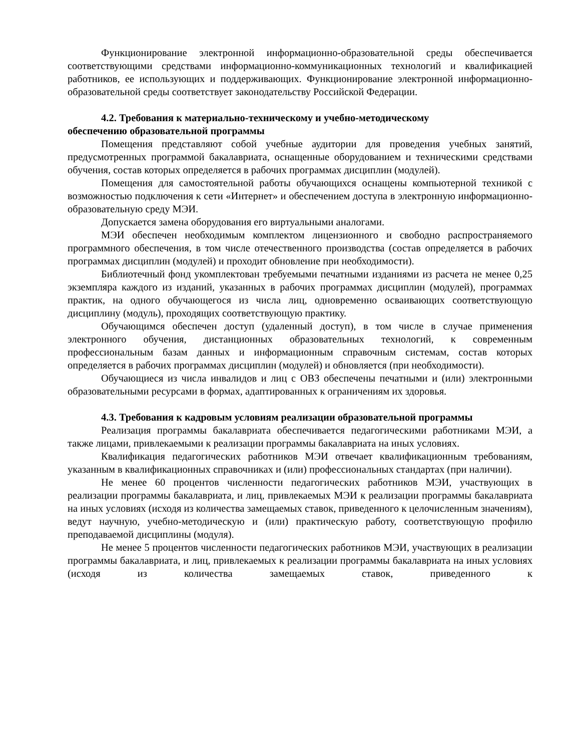Функционирование электронной информационно-образовательной среды обеспечивается соответствующими средствами информационно-коммуникационных технологий и квалификацией работников, ее использующих и поддерживающих. Функционирование электронной информационно-образовательной среды соответствует законодательству Российской Федерации.
4.2. Требования к материально-техническому и учебно-методическому
обеспечению образовательной программы
Помещения представляют собой учебные аудитории для проведения учебных занятий, предусмотренных программой бакалавриата, оснащенные оборудованием и техническими средствами обучения, состав которых определяется в рабочих программах дисциплин (модулей).
Помещения для самостоятельной работы обучающихся оснащены компьютерной техникой с возможностью подключения к сети «Интернет» и обеспечением доступа в электронную информационно-образовательную среду МЭИ.
Допускается замена оборудования его виртуальными аналогами.
МЭИ обеспечен необходимым комплектом лицензионного и свободно распространяемого программного обеспечения, в том числе отечественного производства (состав определяется в рабочих программах дисциплин (модулей) и проходит обновление при необходимости).
Библиотечный фонд укомплектован требуемыми печатными изданиями из расчета не менее 0,25 экземпляра каждого из изданий, указанных в рабочих программах дисциплин (модулей), программах практик, на одного обучающегося из числа лиц, одновременно осваивающих соответствующую дисциплину (модуль), проходящих соответствующую практику.
Обучающимся обеспечен доступ (удаленный доступ), в том числе в случае применения электронного обучения, дистанционных образовательных технологий, к современным профессиональным базам данных и информационным справочным системам, состав которых определяется в рабочих программах дисциплин (модулей) и обновляется (при необходимости).
Обучающиеся из числа инвалидов и лиц с ОВЗ обеспечены печатными и (или) электронными образовательными ресурсами в формах, адаптированных к ограничениям их здоровья.
4.3. Требования к кадровым условиям реализации образовательной программы
Реализация программы бакалавриата обеспечивается педагогическими работниками МЭИ, а также лицами, привлекаемыми к реализации программы бакалавриата на иных условиях.
Квалификация педагогических работников МЭИ отвечает квалификационным требованиям, указанным в квалификационных справочниках и (или) профессиональных стандартах (при наличии).
Не менее 60 процентов численности педагогических работников МЭИ, участвующих в реализации программы бакалавриата, и лиц, привлекаемых МЭИ к реализации программы бакалавриата на иных условиях (исходя из количества замещаемых ставок, приведенного к целочисленным значениям), ведут научную, учебно-методическую и (или) практическую работу, соответствующую профилю преподаваемой дисциплины (модуля).
Не менее 5 процентов численности педагогических работников МЭИ, участвующих в реализации программы бакалавриата, и лиц, привлекаемых к реализации программы бакалавриата на иных условиях (исходя из количества замещаемых ставок, приведенного к